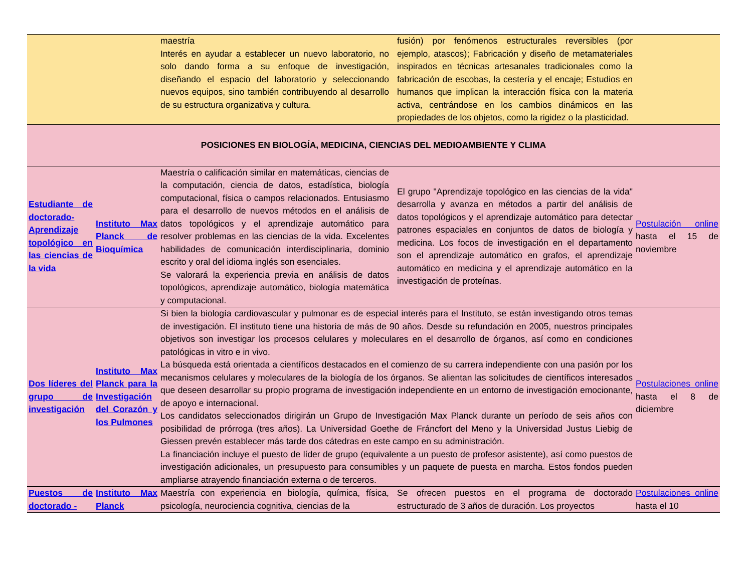| | | maestría Interés en ayudar a establecer un nuevo laboratorio, no solo dando forma a su enfoque de investigación, diseñando el espacio del laboratorio y seleccionando nuevos equipos, sino también contribuyendo al desarrollo de su estructura organizativa y cultura. | | fusión) por fenómenos estructurales reversibles (por ejemplo, atascos); Fabricación y diseño de metamateriales inspirados en técnicas artesanales tradicionales como la fabricación de escobas, la cestería y el encaje; Estudios en humanos que implican la interacción física con la materia activa, centrándose en los cambios dinámicos en las propiedades de los objetos, como la rigidez o la plasticidad. | |
| POSICIONES EN BIOLOGÍA, MEDICINA, CIENCIAS DEL MEDIOAMBIENTE Y CLIMA | | | | | |
| Estudiante de doctorado-Aprendizaje topológico en las ciencias de la vida | Instituto Max Planck de Bioquímica | Maestría o calificación similar en matemáticas, ciencias de la computación, ciencia de datos, estadística, biología computacional, física o campos relacionados. Entusiasmo para el desarrollo de nuevos métodos en el análisis de datos topológicos y el aprendizaje automático para resolver problemas en las ciencias de la vida. Excelentes habilidades de comunicación interdisciplinaria, dominio escrito y oral del idioma inglés son esenciales. Se valorará la experiencia previa en análisis de datos topológicos, aprendizaje automático, biología matemática y computacional. | | El grupo "Aprendizaje topológico en las ciencias de la vida" desarrolla y avanza en métodos a partir del análisis de datos topológicos y el aprendizaje automático para detectar patrones espaciales en conjuntos de datos de biología y medicina. Los focos de investigación en el departamento son el aprendizaje automático en grafos, el aprendizaje automático en medicina y el aprendizaje automático en la investigación de proteínas. | Postulación online hasta el 15 de noviembre |
| Dos líderes del grupo de investigación | Instituto Max Planck para la Investigación del Corazón y los Pulmones | Si bien la biología cardiovascular y pulmonar es de especial interés para el Instituto, se están investigando otros temas de investigación. El instituto tiene una historia de más de 90 años. Desde su refundación en 2005, nuestros principales objetivos son investigar los procesos celulares y moleculares en el desarrollo de órganos, así como en condiciones patológicas in vitro e in vivo. La búsqueda está orientada a científicos destacados en el comienzo de su carrera independiente con una pasión por los mecanismos celulares y moleculares de la biología de los órganos. Se alientan las solicitudes de científicos interesados que deseen desarrollar su propio programa de investigación independiente en un entorno de investigación emocionante, de apoyo e internacional. Los candidatos seleccionados dirigirán un Grupo de Investigación Max Planck durante un período de seis años con posibilidad de prórroga (tres años). La Universidad Goethe de Fráncfort del Meno y la Universidad Justus Liebig de Giessen prevén establecer más tarde dos cátedras en este campo en su administración. La financiación incluye el puesto de líder de grupo (equivalente a un puesto de profesor asistente), así como puestos de investigación adicionales, un presupuesto para consumibles y un paquete de puesta en marcha. Estos fondos pueden ampliarse atrayendo financiación externa o de terceros. | | | Postulaciones online hasta el 8 de diciembre |
| Puestos de doctorado - | Instituto Max Planck | Maestría con experiencia en biología, química, física, psicología, neurociencia cognitiva, ciencias de la | | Se ofrecen puestos en el programa de doctorado estructurado de 3 años de duración. Los proyectos | Postulaciones online hasta el 10 |